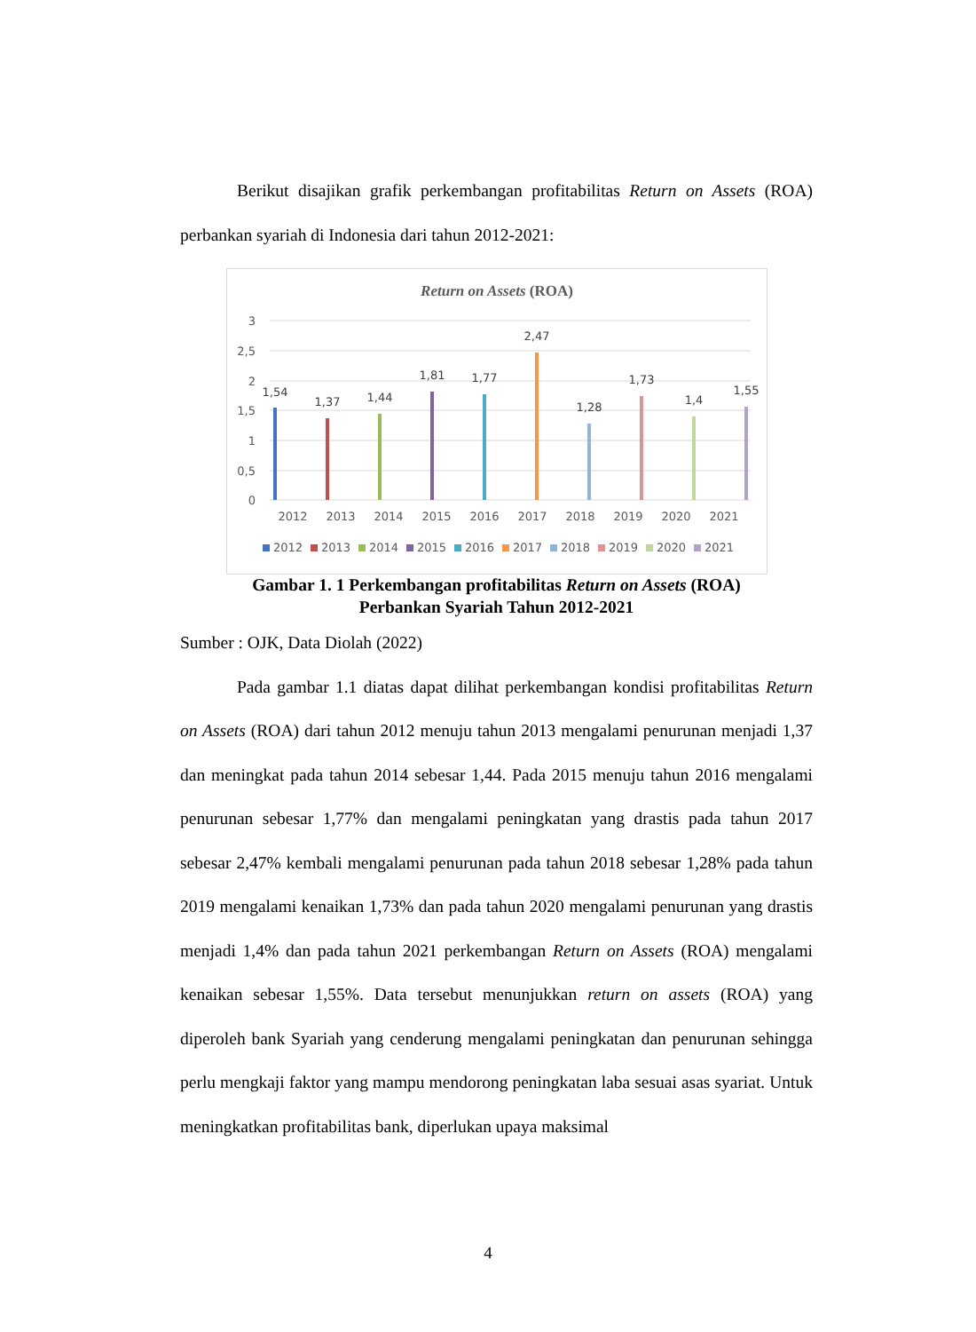Berikut disajikan grafik perkembangan profitabilitas Return on Assets (ROA) perbankan syariah di Indonesia dari tahun 2012-2021:
Return on Assets (ROA)
3
2,5
2
1,5
1
0,5
0
1,54
1,37
1,44
1,81
1,77
2,47
1,28
1,73
1,4
1,55
2012
2013
2014
2015
2016
2017
2018
2019
2020
2021
2012
2013
2014
2015
2016
2017
2018
2019
2020
2021
Gambar 1. 1 Perkembangan profitabilitas Return on Assets (ROA)
Perbankan Syariah Tahun 2012-2021
Sumber : OJK, Data Diolah (2022)
Pada gambar 1.1 diatas dapat dilihat perkembangan kondisi profitabilitas Return on Assets (ROA) dari tahun 2012 menuju tahun 2013 mengalami penurunan menjadi 1,37 dan meningkat pada tahun 2014 sebesar 1,44. Pada 2015 menuju tahun 2016 mengalami penurunan sebesar 1,77% dan mengalami peningkatan yang drastis pada tahun 2017 sebesar 2,47% kembali mengalami penurunan pada tahun 2018 sebesar 1,28% pada tahun 2019 mengalami kenaikan 1,73% dan pada tahun 2020 mengalami penurunan yang drastis menjadi 1,4% dan pada tahun 2021 perkembangan Return on Assets (ROA) mengalami kenaikan sebesar 1,55%. Data tersebut menunjukkan return on assets (ROA) yang diperoleh bank Syariah yang cenderung mengalami peningkatan dan penurunan sehingga perlu mengkaji faktor yang mampu mendorong peningkatan laba sesuai asas syariat. Untuk meningkatkan profitabilitas bank, diperlukan upaya maksimal
4